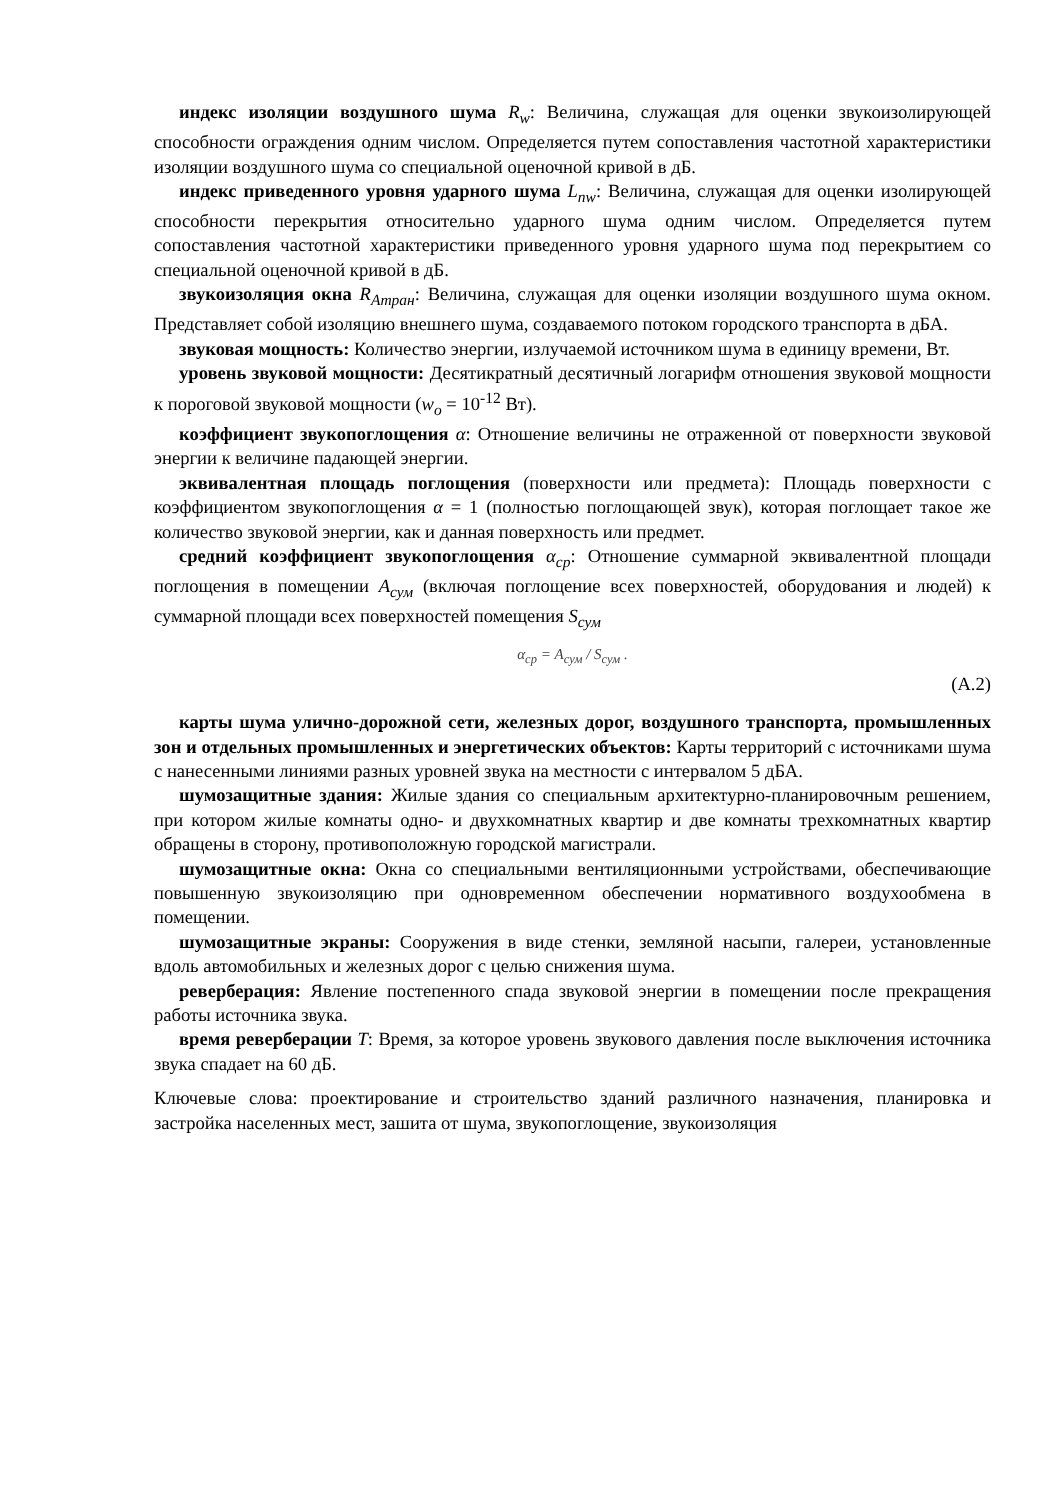индекс изоляции воздушного шума R<sub>w</sub>: Величина, служащая для оценки звукоизолирующей способности ограждения одним числом. Определяется путем сопоставления частотной характеристики изоляции воздушного шума со специальной оценочной кривой в дБ.
индекс приведенного уровня ударного шума L<sub>nw</sub>: Величина, служащая для оценки изолирующей способности перекрытия относительно ударного шума одним числом. Определяется путем сопоставления частотной характеристики приведенного уровня ударного шума под перекрытием со специальной оценочной кривой в дБ.
звукоизоляция окна R<sub>Атран</sub>: Величина, служащая для оценки изоляции воздушного шума окном. Представляет собой изоляцию внешнего шума, создаваемого потоком городского транспорта в дБА.
звуковая мощность: Количество энергии, излучаемой источником шума в единицу времени, Вт.
уровень звуковой мощности: Десятикратный десятичный логарифм отношения звуковой мощности к пороговой звуковой мощности (w<sub>o</sub> = 10<sup>-12</sup> Вт).
коэффициент звукопоглощения α: Отношение величины не отраженной от поверхности звуковой энергии к величине падающей энергии.
эквивалентная площадь поглощения (поверхности или предмета): Площадь поверхности с коэффициентом звукопоглощения α = 1 (полностью поглощающей звук), которая поглощает такое же количество звуковой энергии, как и данная поверхность или предмет.
средний коэффициент звукопоглощения α<sub>ср</sub>: Отношение суммарной эквивалентной площади поглощения в помещении A<sub>сум</sub> (включая поглощение всех поверхностей, оборудования и людей) к суммарной площади всех поверхностей помещения S<sub>сум</sub>
α<sub>ср</sub> = A<sub>сум</sub> / S<sub>сум</sub> .
(А.2)
карты шума улично-дорожной сети, железных дорог, воздушного транспорта, промышленных зон и отдельных промышленных и энергетических объектов: Карты территорий с источниками шума с нанесенными линиями разных уровней звука на местности с интервалом 5 дБА.
шумозащитные здания: Жилые здания со специальным архитектурно-планировочным решением, при котором жилые комнаты одно- и двухкомнатных квартир и две комнаты трехкомнатных квартир обращены в сторону, противоположную городской магистрали.
шумозащитные окна: Окна со специальными вентиляционными устройствами, обеспечивающие повышенную звукоизоляцию при одновременном обеспечении нормативного воздухообмена в помещении.
шумозащитные экраны: Сооружения в виде стенки, земляной насыпи, галереи, установленные вдоль автомобильных и железных дорог с целью снижения шума.
реверберация: Явление постепенного спада звуковой энергии в помещении после прекращения работы источника звука.
время реверберации T: Время, за которое уровень звукового давления после выключения источника звука спадает на 60 дБ.
Ключевые слова: проектирование и строительство зданий различного назначения, планировка и застройка населенных мест, зашита от шума, звукопоглощение, звукоизоляция